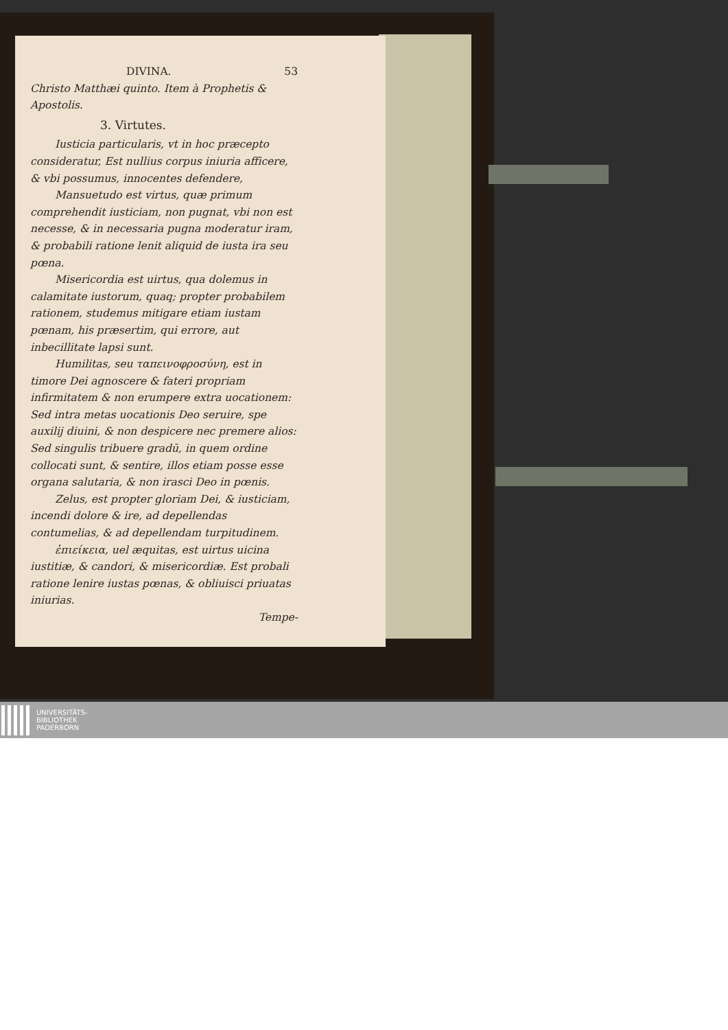DIVINA. 53
Christo Matthæi quinto. Item à Prophetis & Apostolis.
3. Virtutes.
Iusticia particularis, vt in hoc præcepto consideratur, Est nullius corpus iniuria afficere, & vbi possumus, innocentes defendere,
Mansuetudo est virtus, quæ primum comprehendit iusticiam, non pugnat, vbi non est necesse, & in necessaria pugna moderatur iram, & probabili ratione lenit aliquid de iusta ira seu pœna.
Misericordia est uirtus, qua dolemus in calamitate iustorum, quaq; propter probabilem rationem, studemus mitigare etiam iustam pœnam, his præsertim, qui errore, aut inbecillitate lapsi sunt.
Humilitas, seu ταπεινοφροσύνη, est in timore Dei agnoscere & fateri propriam infirmitatem & non erumpere extra uocationem: Sed intra metas uocationis Deo seruire, spe auxilij diuini, & non despicere nec premere alios: Sed singulis tribuere gradū, in quem ordine collocati sunt, & sentire, illos etiam posse esse organa salutaria, & non irasci Deo in pœnis.
Zelus, est propter gloriam Dei, & iusticiam, incendi dolore & ire, ad depellendas contumelias, & ad depellendam turpitudinem.
ἐπιείκεια, uel æquitas, est uirtus uicina iustitiæ, & candori, & misericordiæ. Est probali ratione lenire iustas pœnas, & obliuisci priuatas iniurias.
Tempe-
UNIVERSITÄTS-
BIBLIOTHEK
PADERBORN